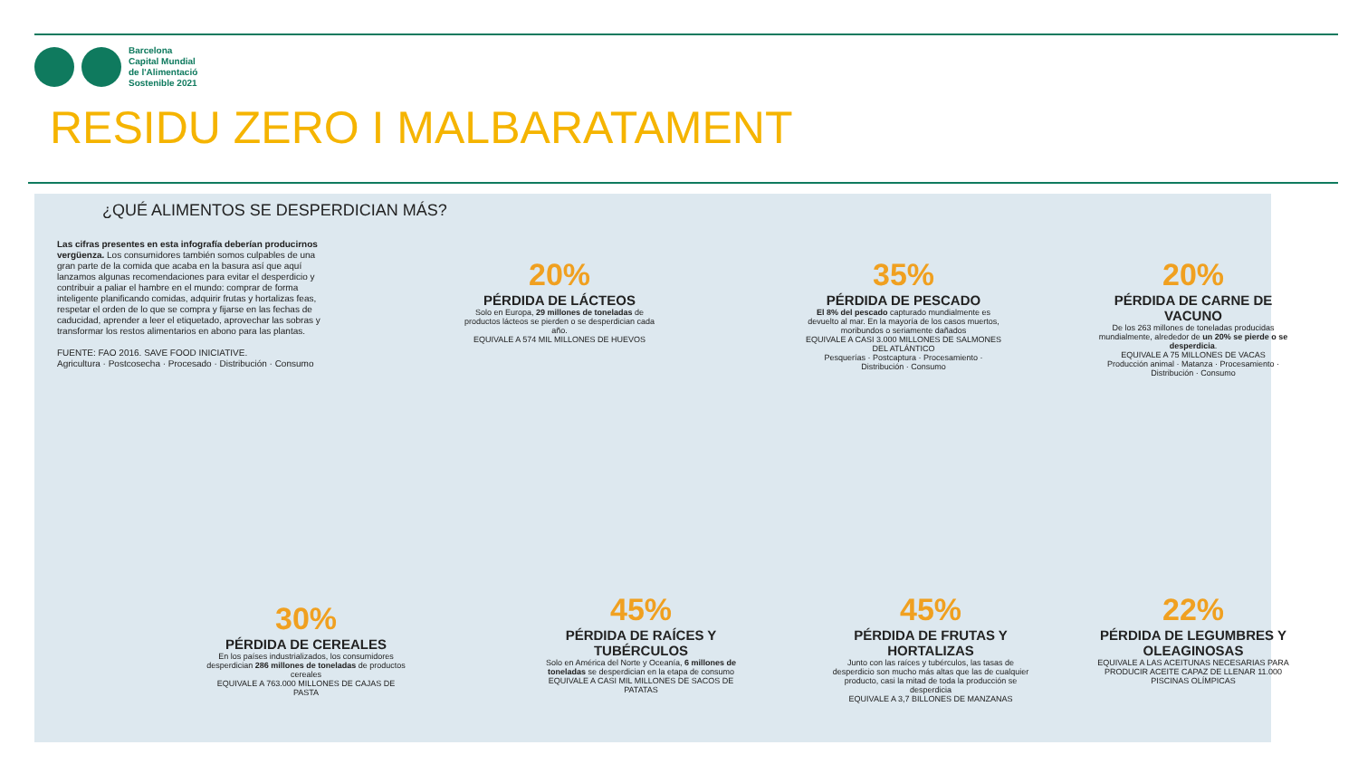Barcelona
Capital Mundial
de l'Alimentació
Sostenible 2021
RESIDU ZERO I MALBARATAMENT
¿QUÉ ALIMENTOS SE DESPERDICIAN MÁS?
Las cifras presentes en esta infografía deberían producirnos vergüenza. Los consumidores también somos culpables de una gran parte de la comida que acaba en la basura así que aquí lanzamos algunas recomendaciones para evitar el desperdicio y contribuir a paliar el hambre en el mundo: comprar de forma inteligente planificando comidas, adquirir frutas y hortalizas feas, respetar el orden de lo que se compra y fijarse en las fechas de caducidad, aprender a leer el etiquetado, aprovechar las sobras y transformar los restos alimentarios en abono para las plantas.
FUENTE: FAO 2016. SAVE FOOD INICIATIVE.
Agricultura · Postcosecha · Procesado · Distribución · Consumo
20%
PÉRDIDA DE LÁCTEOS
Solo en Europa, 29 millones de toneladas de productos lácteos se pierden o se desperdician cada año.
EQUIVALE A 574 MIL MILLONES DE HUEVOS
35%
PÉRDIDA DE PESCADO
El 8% del pescado capturado mundialmente es devuelto al mar. En la mayoría de los casos muertos, moribundos o seriamente dañados
EQUIVALE A CASI 3.000 MILLONES DE SALMONES DEL ATLÁNTICO
Pesquerías · Postcaptura · Procesamiento · Distribución · Consumo
20%
PÉRDIDA DE CARNE DE VACUNO
De los 263 millones de toneladas producidas mundialmente, alrededor de un 20% se pierde o se desperdicia.
EQUIVALE A 75 MILLONES DE VACAS
Producción animal · Matanza · Procesamiento · Distribución · Consumo
30%
PÉRDIDA DE CEREALES
En los países industrializados, los consumidores desperdician 286 millones de toneladas de productos cereales
EQUIVALE A 763.000 MILLONES DE CAJAS DE PASTA
45%
PÉRDIDA DE RAÍCES Y TUBÉRCULOS
Solo en América del Norte y Oceanía, 6 millones de toneladas se desperdician en la etapa de consumo
EQUIVALE A CASI MIL MILLONES DE SACOS DE PATATAS
45%
PÉRDIDA DE FRUTAS Y HORTALIZAS
Junto con las raíces y tubérculos, las tasas de desperdicio son mucho más altas que las de cualquier producto, casi la mitad de toda la producción se desperdicia
EQUIVALE A 3,7 BILLONES DE MANZANAS
22%
PÉRDIDA DE LEGUMBRES Y OLEAGINOSAS
EQUIVALE A LAS ACEITUNAS NECESARIAS PARA PRODUCIR ACEITE CAPAZ DE LLENAR 11.000 PISCINAS OLÍMPICAS